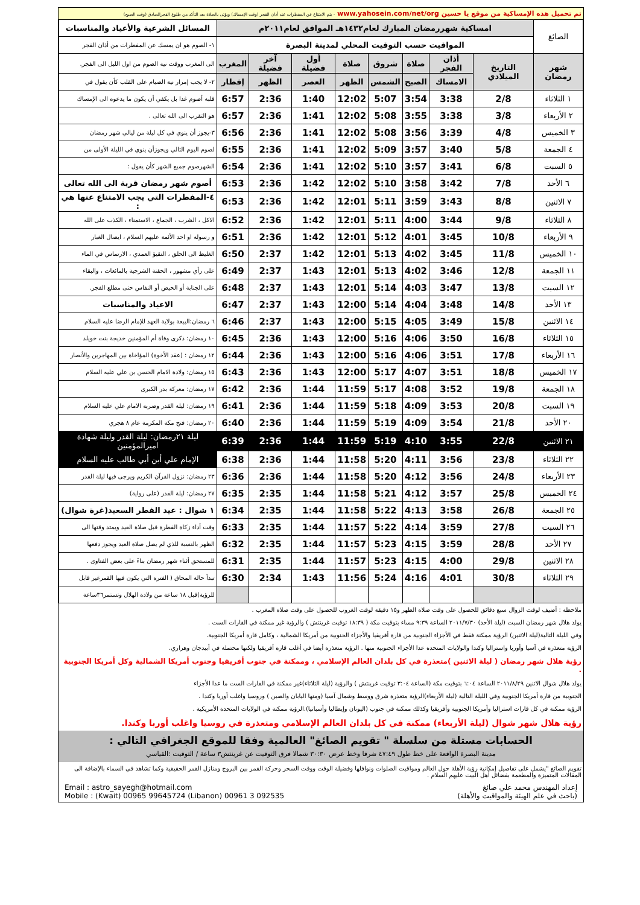تم تحميل هذه الإمساكية من موقع يا حسين www.yahosein.com/net/org - يتم الامتناع عن المفطرات عند أذان الفجر (وقت الإمساك) ويؤتى بالصلاة بعد التأكد من طلوع الفجرالصادق (وقت الصبح)
| الصائغ | امساكية شهررمضان المبارك لعام١٤٣٢هـ الموافق لعام٢٠١١م | | | | | | | | المسائل الشرعية والأعياد والمناسبات |
| | المواقيت حسب التوقيت المحلي لمدينة البصرة | | | | | | | | ١- الصوم هو ان يمسك عن المفطرات من أذان الفجر |
| شهر رمضان | التاريخ الميلادي | أذان الفجر | صلاة | شروق | صلاة | أول فضيلة | آخر فضيلة | المغرب | الى المغرب ووقت نية الصوم من اول الليل الى الفجر. |
| | | الامساك | الصبح | الشمس | الظهر | العصر | الظهر | إفطار | ٢- لا يجب إمرار نية الصيام على القلب كأن يقول في |
| ١ الثلاثاء | 2/8 | 3:38 | 3:54 | 5:07 | 12:02 | 1:40 | 2:36 | 6:57 | قلبه أصوم غدا بل يكفي أن يكون ما يدعوه الى الإمساك |
| ٢ الأربعاء | 3/8 | 3:38 | 3:55 | 5:08 | 12:02 | 1:41 | 2:36 | 6:57 | هو التقرب الى الله تعالى . |
| ٣ الخميس | 4/8 | 3:39 | 3:56 | 5:08 | 12:02 | 1:41 | 2:36 | 6:56 | ٣-يجوز أن ينوي في كل ليلة من ليالي شهر رمضان |
| ٤ الجمعة | 5/8 | 3:40 | 3:57 | 5:09 | 12:02 | 1:41 | 2:36 | 6:55 | لصوم اليوم التالي ويجوزأن ينوي في الليلة الأولى من |
| ٥ السبت | 6/8 | 3:41 | 3:57 | 5:10 | 12:02 | 1:41 | 2:36 | 6:54 | الشهرصوم جميع الشهر كأن يقول : |
| ٦ الأحد | 7/8 | 3:42 | 3:58 | 5:10 | 12:02 | 1:42 | 2:36 | 6:53 | أصوم شهر رمضان قربة الى الله تعالى |
| ٧ الاثنين | 8/8 | 3:43 | 3:59 | 5:11 | 12:01 | 1:42 | 2:36 | 6:53 | ٤-المفطرات التي يجب الامتناع عنها هي : |
| ٨ الثلاثاء | 9/8 | 3:44 | 4:00 | 5:11 | 12:01 | 1:42 | 2:36 | 6:52 | الاكل ، الشرب ، الجماع ، الاستمناء ، الكذب على الله |
| ٩ الأربعاء | 10/8 | 3:45 | 4:01 | 5:12 | 12:01 | 1:42 | 2:36 | 6:51 | و رسوله او احد الأئمة عليهم السلام ، ايصال الغبار |
| ١٠ الخميس | 11/8 | 3:45 | 4:02 | 5:13 | 12:01 | 1:42 | 2:37 | 6:50 | الغليظ الى الحلق ، التقيؤ العمدي ، الارتماس في الماء |
| ١١ الجمعة | 12/8 | 3:46 | 4:02 | 5:13 | 12:01 | 1:43 | 2:37 | 6:49 | على رأي مشهور ، الحقنة الشرجية بالمائعات ، والبقاء |
| ١٢ السبت | 13/8 | 3:47 | 4:03 | 5:14 | 12:01 | 1:43 | 2:37 | 6:48 | على الجنابة أو الحيض أو النفاس حتى مطلع الفجر. |
| ١٣ الأحد | 14/8 | 3:48 | 4:04 | 5:14 | 12:00 | 1:43 | 2:37 | 6:47 | الاعياد والمناسبات |
| ١٤ الاثنين | 15/8 | 3:49 | 4:05 | 5:15 | 12:00 | 1:43 | 2:37 | 6:46 | ٦ رمضان:البيعة بولاية العهد للإمام الرضا عليه السلام |
| ١٥ الثلاثاء | 16/8 | 3:50 | 4:06 | 5:16 | 12:00 | 1:43 | 2:36 | 6:45 | ١٠ رمضان: ذكرى وفاة أم المؤمنين خديجة بنت خويلد |
| ١٦ الأربعاء | 17/8 | 3:51 | 4:06 | 5:16 | 12:00 | 1:43 | 2:36 | 6:44 | ١٢ رمضان : (عقد الأخوة) المؤاخاة بين المهاجرين والأنصار |
| ١٧ الخميس | 18/8 | 3:51 | 4:07 | 5:17 | 12:00 | 1:43 | 2:36 | 6:43 | ١٥ رمضان: ولادة الامام الحسن بن علي عليه السلام |
| ١٨ الجمعة | 19/8 | 3:52 | 4:08 | 5:17 | 11:59 | 1:44 | 2:36 | 6:42 | ١٧ رمضان: معركة بدر الكبرى |
| ١٩ السبت | 20/8 | 3:53 | 4:09 | 5:18 | 11:59 | 1:44 | 2:36 | 6:41 | ١٩ رمضان: ليلة القدر وضربة الامام علي عليه السلام |
| ٢٠ الأحد | 21/8 | 3:54 | 4:09 | 5:19 | 11:59 | 1:44 | 2:36 | 6:40 | ٢٠ رمضان: فتح مكة المكرمة عام ٨ هجري |
| ٢١ الاثنين | 22/8 | 3:55 | 4:10 | 5:19 | 11:59 | 1:44 | 2:36 | 6:39 | ليلة ٢١رمضان: ليلة القدر وليلة شهادة اميرالمؤمنين |
| ٢٢ الثلاثاء | 23/8 | 3:56 | 4:11 | 5:20 | 11:58 | 1:44 | 2:36 | 6:38 | الإمام علي أبن أبي طالب عليه السلام |
| ٢٣ الأربعاء | 24/8 | 3:56 | 4:12 | 5:20 | 11:58 | 1:44 | 2:36 | 6:36 | ٢٣ رمضان: نزول القرآن الكريم ويرجى فيها ليلة القدر |
| ٢٤ الخميس | 25/8 | 3:57 | 4:12 | 5:21 | 11:58 | 1:44 | 2:35 | 6:35 | ٢٧ رمضان: ليلة القدر (على رواية) |
| ٢٥ الجمعة | 26/8 | 3:58 | 4:13 | 5:22 | 11:58 | 1:44 | 2:35 | 6:34 | ١ شوال : عيد الفطر السعيد(غرة شوال) |
| ٢٦ السبت | 27/8 | 3:59 | 4:14 | 5:22 | 11:57 | 1:44 | 2:35 | 6:33 | وقت أداء زكاة الفطرة قبل صلاة العيد ويمتد وقتها الى |
| ٢٧ الأحد | 28/8 | 3:59 | 4:15 | 5:23 | 11:57 | 1:44 | 2:35 | 6:32 | الظهر بالنسبة للذي لم يصل صلاة العيد ويجوز دفعها |
| ٢٨ الاثنين | 29/8 | 4:00 | 4:15 | 5:23 | 11:57 | 1:44 | 2:35 | 6:31 | للمستحق أثناء شهر رمضان بناءً على بعض الفتاوى . |
| ٢٩ الثلاثاء | 30/8 | 4:01 | 4:16 | 5:24 | 11:56 | 1:43 | 2:34 | 6:30 | تبدأ حالة المحاق ( الفترة التي يكون فيها القمرغير قابل |
| | | | | | | | | | للرؤية)قبل ١٨ ساعة من ولادة الهلال وتستمر٣٦ساعة |
ملاحظة : أضيف لوقت الزوال سبع دقائق للحصول على وقت صلاة الظهر و١٥ دقيقة لوقت الغروب للحصول على وقت صلاة المغرب .
يولد هلال شهر رمضان السبت (ليلة الأحد) ٢٠١١/٧/٣٠ الساعة ٩:٣٩ مساء بتوقيت مكة ( ١٨:٣٩ توقيت غرينتش ) والرؤية غير ممكنة في القارات الست .
وفي الليلة التالية(ليلة الاثنين) الرؤية ممكنة فقط في الأجزاء الجنوبية من قارة أفريقيا والأجزاء الحنوبية من أمريكا الشمالية ، وكامل قارة أمريكا الجنوبية.
الرؤية متعذرة في آسيا وأوربا واستراليا وكندا والولايات المتحدة عدا الأجزاء الجنوبية منها . الرؤية متعذرة أيضا في أغلب قارة أفريقيا ولكنها محتملة في أبيدجان وهراري.
رؤية هلال شهر رمضان ( ليلة الاثنين )متعذرة في كل بلدان العالم الإسلامي ، وممكنة في جنوب أفريقيا وجنوب أمريكا الشمالية وكل أمريكا الجنوبية .
يولد هلال شوال الاثنين ٢٠١١/٨/٢٩ الساعة ٦:٠٤ بتوقيت مكة (الساعة ٣:٠٤ توقيت غرينتش ) والرؤية (ليلة الثلاثاء)غير ممكنة في القارات الست ما عدا الأجزاء
الجنوبية من قارة أمريكا الجنوبية وفي الليلة التالية (ليلة الأربعاء)الرؤية متعذرة شرق ووسط وشمال آسيا (ومنها اليابان والصين ) وروسيا واغلب أوربا وكندا .
الرؤية ممكنة في كل قارات استراليا وأمريكا الجنوبية وأفريقيا وكذلك ممكنة في جنوب (اليونان وإيطاليا وأسبانيا).الرؤية ممكنة في الولايات المتحدة الأمريكية .
رؤية هلال شهر شوال (ليلة الأربعاء) ممكنة في كل بلدان العالم الإسلامي ومتعذرة في روسيا واغلب أوربا وكندا.
الحسابات مستلة من سلسلة " تقويم الصائغ" العالمية وفقا للموقع الجغرافي التالي :
مدينة البصرة الواقعة على خط طول ٤٧:٤٩ شرقا وخط عرض ٣٠:٣٠ شمالا فرق التوقيت عن غرينتش٣ ساعة / التوقيت :القياسي
تقويم الصائغ "يشمل على تفاصيل إمكانية رؤية الأهلة حول العالم ومواقيت الصلوات ونوافلها وفضيلة الوقت ووقت السحر وحركة القمر بين البروج ومنازل القمر الحقيقية وكما تشاهد في السماء بالإضافة الى المقالات المتميزة والمطعمة بفضائل أهل البيت عليهم السلام .
إعداد المهندس محمد علي صائغ
(باحث في علم الهيئة والمواقيت والأهلة)
Email : astro_sayegh@hotmail.com
Mobile : (Kwait) 00965 99645724 (Libanon) 00961 3 092535